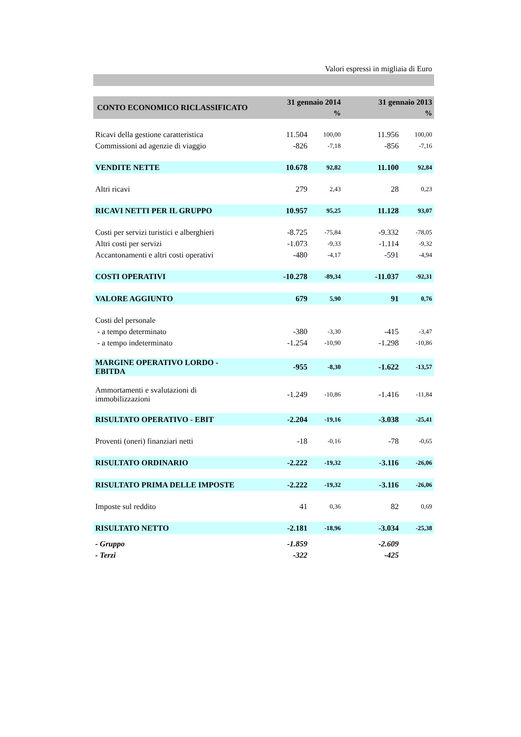Valori espressi in migliaia di Euro
| CONTO ECONOMICO RICLASSIFICATO | 31 gennaio 2014 | | 31 gennaio 2013 | |
| --- | --- | --- | --- | --- |
| | | % | | % |
| Ricavi della gestione caratteristica | 11.504 | 100,00 | 11.956 | 100,00 |
| Commissioni ad agenzie di viaggio | -826 | -7,18 | -856 | -7,16 |
| VENDITE NETTE | 10.678 | 92,82 | 11.100 | 92,84 |
| Altri ricavi | 279 | 2,43 | 28 | 0,23 |
| RICAVI NETTI PER IL GRUPPO | 10.957 | 95,25 | 11.128 | 93,07 |
| Costi per servizi turistici e alberghieri | -8.725 | -75,84 | -9.332 | -78,05 |
| Altri costi per servizi | -1.073 | -9,33 | -1.114 | -9,32 |
| Accantonamenti e altri costi operativi | -480 | -4,17 | -591 | -4,94 |
| COSTI OPERATIVI | -10.278 | -89,34 | -11.037 | -92,31 |
| VALORE AGGIUNTO | 679 | 5,90 | 91 | 0,76 |
| Costi del personale | | | | |
| - a tempo determinato | -380 | -3,30 | -415 | -3,47 |
| - a tempo indeterminato | -1.254 | -10,90 | -1.298 | -10,86 |
| MARGINE OPERATIVO LORDO - EBITDA | -955 | -8,30 | -1.622 | -13,57 |
| Ammortamenti e svalutazioni di immobilizzazioni | -1.249 | -10,86 | -1.416 | -11,84 |
| RISULTATO OPERATIVO - EBIT | -2.204 | -19,16 | -3.038 | -25,41 |
| Proventi (oneri) finanziari netti | -18 | -0,16 | -78 | -0,65 |
| RISULTATO ORDINARIO | -2.222 | -19,32 | -3.116 | -26,06 |
| RISULTATO PRIMA DELLE IMPOSTE | -2.222 | -19,32 | -3.116 | -26,06 |
| Imposte sul reddito | 41 | 0,36 | 82 | 0,69 |
| RISULTATO NETTO | -2.181 | -18,96 | -3.034 | -25,38 |
| - Gruppo | -1.859 | | -2.609 | |
| - Terzi | -322 | | -425 | |